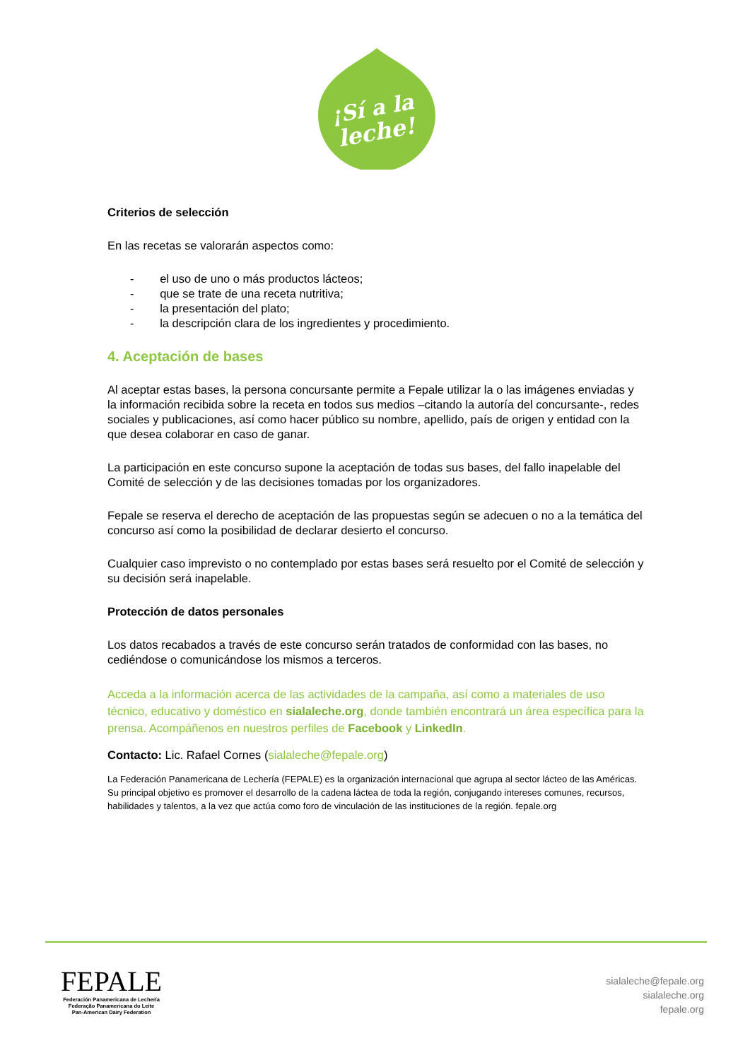¡Sí a la
leche!
Criterios de selección
En las recetas se valorarán aspectos como:
- el uso de uno o más productos lácteos;
- que se trate de una receta nutritiva;
- la presentación del plato;
- la descripción clara de los ingredientes y procedimiento.
4. Aceptación de bases
Al aceptar estas bases, la persona concursante permite a Fepale utilizar la o las imágenes enviadas y la información recibida sobre la receta en todos sus medios –citando la autoría del concursante-, redes sociales y publicaciones, así como hacer público su nombre, apellido, país de origen y entidad con la que desea colaborar en caso de ganar.
La participación en este concurso supone la aceptación de todas sus bases, del fallo inapelable del Comité de selección y de las decisiones tomadas por los organizadores.
Fepale se reserva el derecho de aceptación de las propuestas según se adecuen o no a la temática del concurso así como la posibilidad de declarar desierto el concurso.
Cualquier caso imprevisto o no contemplado por estas bases será resuelto por el Comité de selección y su decisión será inapelable.
Protección de datos personales
Los datos recabados a través de este concurso serán tratados de conformidad con las bases, no cediéndose o comunicándose los mismos a terceros.
Acceda a la información acerca de las actividades de la campaña, así como a materiales de uso técnico, educativo y doméstico en sialaleche.org, donde también encontrará un área específica para la prensa. Acompáñenos en nuestros perfiles de Facebook y LinkedIn.
Contacto: Lic. Rafael Cornes (sialaleche@fepale.org)
La Federación Panamericana de Lechería (FEPALE) es la organización internacional que agrupa al sector lácteo de las Américas. Su principal objetivo es promover el desarrollo de la cadena láctea de toda la región, conjugando intereses comunes, recursos, habilidades y talentos, a la vez que actúa como foro de vinculación de las instituciones de la región. fepale.org
FEPALE
Federación Panamericana de Lechería
Federação Panamericana do Leite
Pan-American Dairy Federation
sialaleche@fepale.org
sialaleche.org
fepale.org